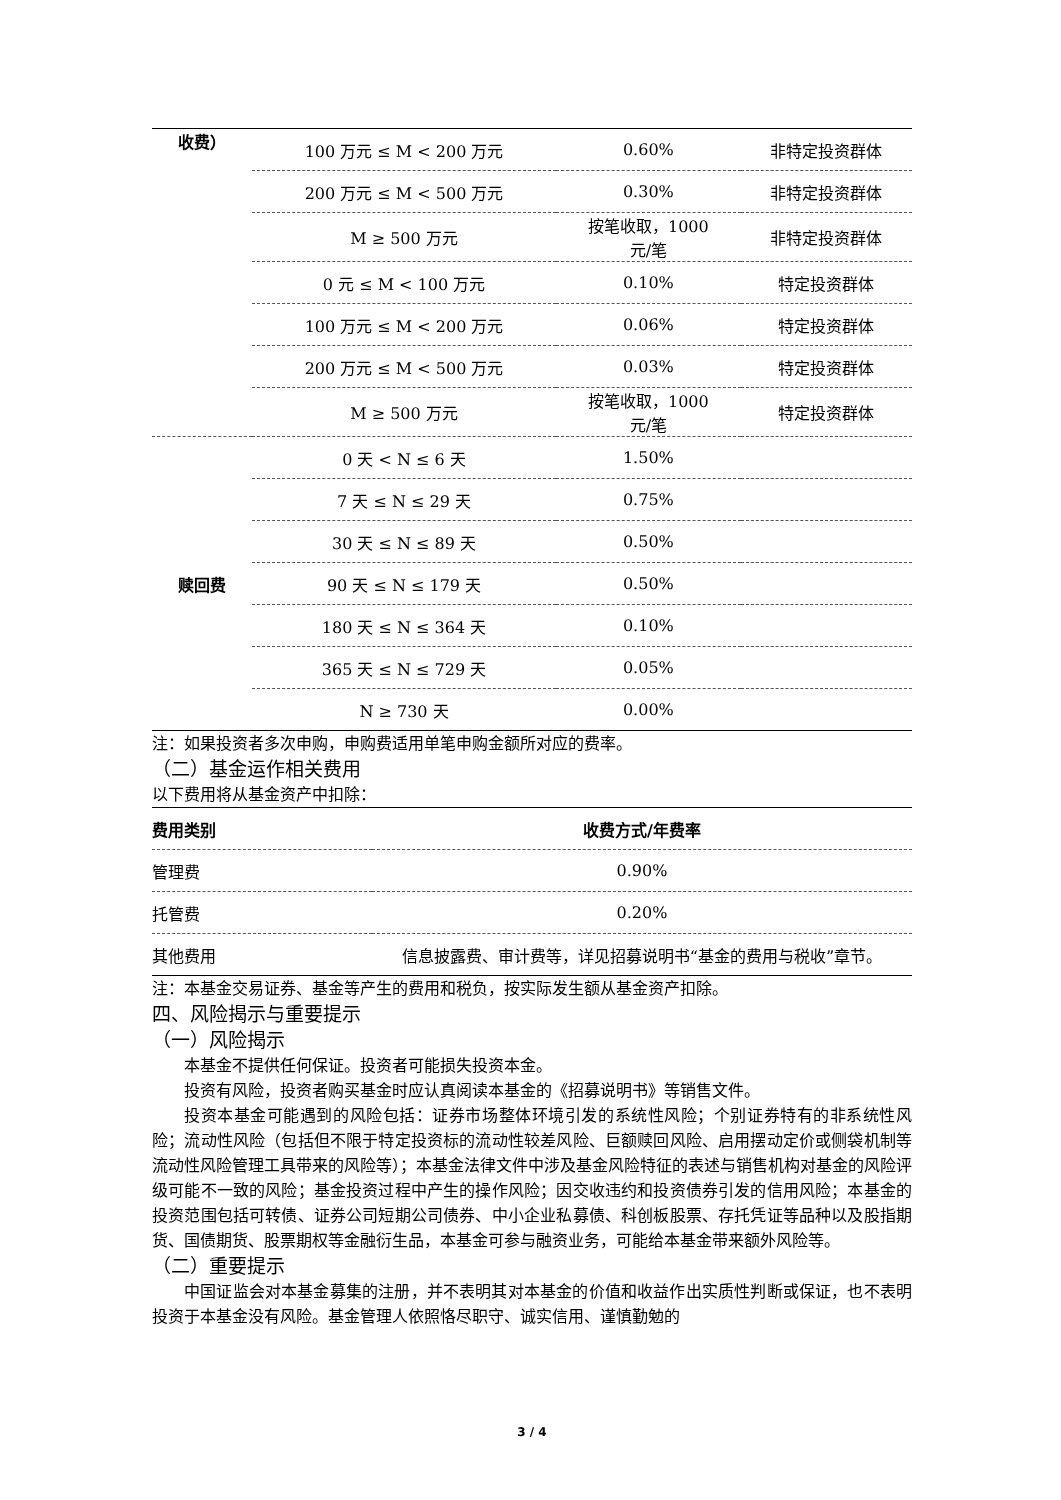| 收费） | 100 万元 ≤ M < 200 万元 | 0.60% | 非特定投资群体 |
| | 200 万元 ≤ M < 500 万元 | 0.30% | 非特定投资群体 |
| | M ≥ 500 万元 | 按笔收取，1000 元/笔 | 非特定投资群体 |
| | 0 元 ≤ M < 100 万元 | 0.10% | 特定投资群体 |
| | 100 万元 ≤ M < 200 万元 | 0.06% | 特定投资群体 |
| | 200 万元 ≤ M < 500 万元 | 0.03% | 特定投资群体 |
| | M ≥ 500 万元 | 按笔收取，1000 元/笔 | 特定投资群体 |
| 赎回费 | 0 天 < N ≤ 6 天 | 1.50% | |
| | 7 天 ≤ N ≤ 29 天 | 0.75% | |
| | 30 天 ≤ N ≤ 89 天 | 0.50% | |
| | 90 天 ≤ N ≤ 179 天 | 0.50% | |
| | 180 天 ≤ N ≤ 364 天 | 0.10% | |
| | 365 天 ≤ N ≤ 729 天 | 0.05% | |
| | N ≥ 730 天 | 0.00% | |
注：如果投资者多次申购，申购费适用单笔申购金额所对应的费率。
（二）基金运作相关费用
以下费用将从基金资产中扣除：
| 费用类别 | 收费方式/年费率 |
| --- | --- |
| 管理费 | 0.90% |
| 托管费 | 0.20% |
| 其他费用 | 信息披露费、审计费等，详见招募说明书“基金的费用与税收”章节。 |
注：本基金交易证券、基金等产生的费用和税负，按实际发生额从基金资产扣除。
四、风险揭示与重要提示
（一）风险揭示
本基金不提供任何保证。投资者可能损失投资本金。
投资有风险，投资者购买基金时应认真阅读本基金的《招募说明书》等销售文件。
投资本基金可能遇到的风险包括：证券市场整体环境引发的系统性风险；个别证券特有的非系统性风险；流动性风险（包括但不限于特定投资标的流动性较差风险、巨额赎回风险、启用摆动定价或侧袋机制等流动性风险管理工具带来的风险等）；本基金法律文件中涉及基金风险特征的表述与销售机构对基金的风险评级可能不一致的风险；基金投资过程中产生的操作风险；因交收违约和投资债券引发的信用风险；本基金的投资范围包括可转债、证券公司短期公司债券、中小企业私募债、科创板股票、存托凭证等品种以及股指期货、国债期货、股票期权等金融衍生品，本基金可参与融资业务，可能给本基金带来额外风险等。
（二）重要提示
中国证监会对本基金募集的注册，并不表明其对本基金的价值和收益作出实质性判断或保证，也不表明投资于本基金没有风险。基金管理人依照恪尽职守、诚实信用、谨慎勤勉的
3 / 4